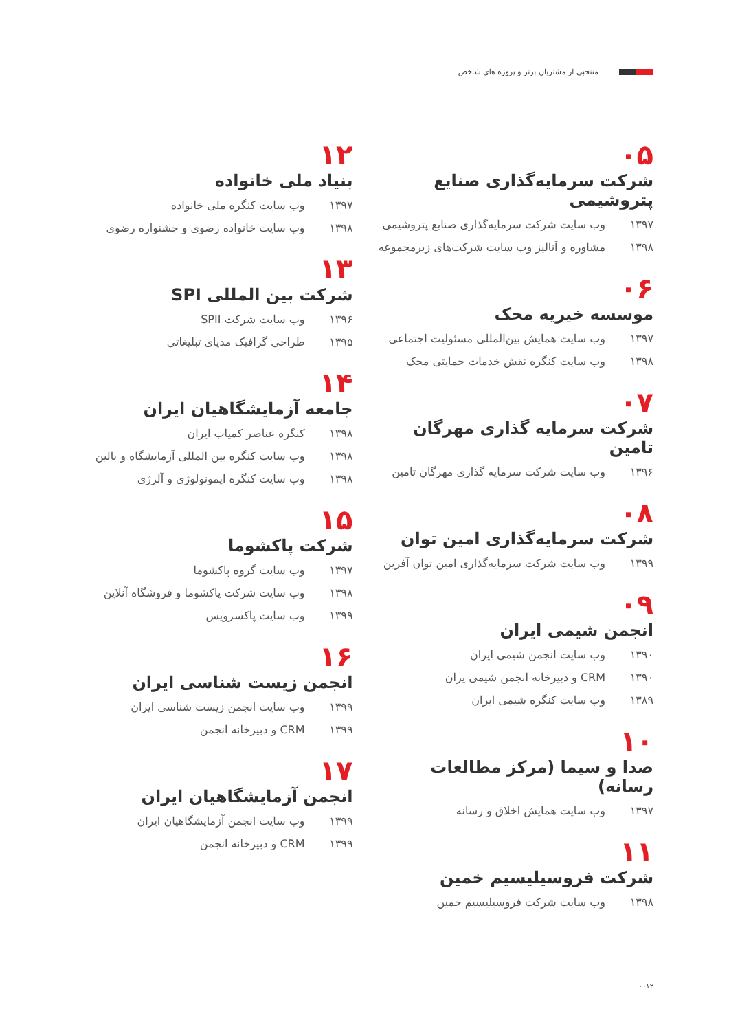منتخبی از مشتریان برتر و پروژه های شاخص
۰۵
شرکت سرمایه‌گذاری صنایع پتروشیمی
۱۳۹۷ وب سایت شرکت سرمایه‌گذاری صنایع پتروشیمی
۱۳۹۸ مشاوره و آنالیز وب سایت شرکت‌های زیرمجموعه
۰۶
موسسه خیریه محک
۱۳۹۷ وب سایت همایش بین‌المللی مسئولیت اجتماعی
۱۳۹۸ وب سایت کنگره نقش خدمات حمایتی محک
۰۷
شرکت سرمایه گذاری مهرگان تامین
۱۳۹۶ وب سایت شرکت سرمایه گذاری مهرگان تامین
۰۸
شرکت سرمایه‌گذاری امین توان
۱۳۹۹ وب سایت شرکت سرمایه‌گذاری امین توان آفرین
۰۹
انجمن شیمی ایران
۱۳۹۰ وب سایت انجمن شیمی ایران
۱۳۹۰ CRM و دبیرخانه انجمن شیمی یران
۱۳۸۹ وب سایت کنگره شیمی ایران
۱۰
صدا و سیما (مرکز مطالعات رسانه)
۱۳۹۷ وب سایت همایش اخلاق و رسانه
۱۱
شرکت فروسیلیسیم خمین
۱۳۹۸ وب سایت شرکت فروسیلیسیم خمین
۱۲
بنیاد ملی خانواده
۱۳۹۷ وب سایت کنگره ملی خانواده
۱۳۹۸ وب سایت خانواده رضوی و جشنواره رضوی
۱۳
شرکت بین المللی SPI
۱۳۹۶ وب سایت شرکت SPII
۱۳۹۵ طراحی گرافیک مدیای تبلیغاتی
۱۴
جامعه آزمایشگاهیان ایران
۱۳۹۸ کنگره عناصر کمیاب ایران
۱۳۹۸ وب سایت کنگره بین المللی آزمایشگاه و بالین
۱۳۹۸ وب سایت کنگره ایمونولوژی و آلرژی
۱۵
شرکت پاکشوما
۱۳۹۷ وب سایت گروه پاکشوما
۱۳۹۸ وب سایت شرکت پاکشوما و فروشگاه آنلاین
۱۳۹۹ وب سایت پاکسرویس
۱۶
انجمن زیست شناسی ایران
۱۳۹۹ وب سایت انجمن زیست شناسی ایران
۱۳۹۹ CRM و دبیرخانه انجمن
۱۷
انجمن آزمایشگاهیان ایران
۱۳۹۹ وب سایت انجمن آزمایشگاهیان ایران
۱۳۹۹ CRM و دبیرخانه انجمن
۰۰۱۲